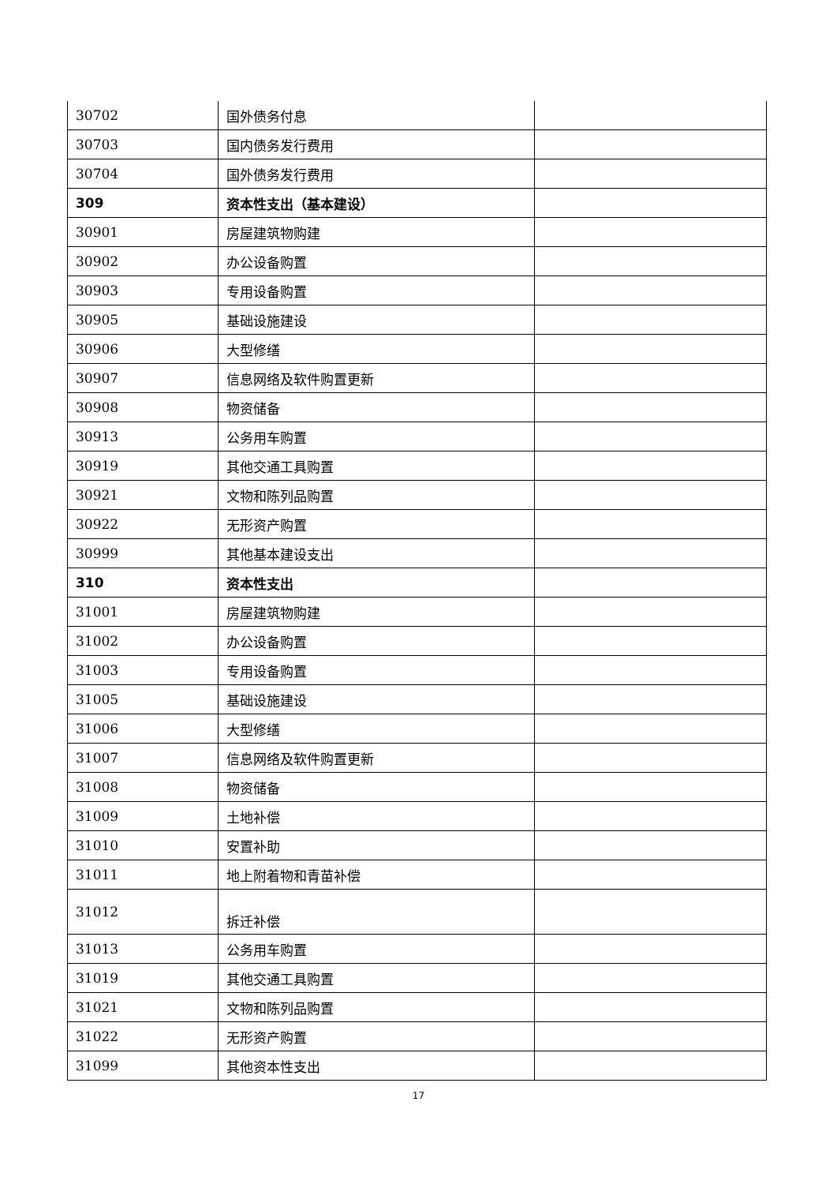| 30702 | 国外债务付息 | |
| 30703 | 国内债务发行费用 | |
| 30704 | 国外债务发行费用 | |
| 309 | 资本性支出（基本建设） | |
| 30901 | 房屋建筑物购建 | |
| 30902 | 办公设备购置 | |
| 30903 | 专用设备购置 | |
| 30905 | 基础设施建设 | |
| 30906 | 大型修缮 | |
| 30907 | 信息网络及软件购置更新 | |
| 30908 | 物资储备 | |
| 30913 | 公务用车购置 | |
| 30919 | 其他交通工具购置 | |
| 30921 | 文物和陈列品购置 | |
| 30922 | 无形资产购置 | |
| 30999 | 其他基本建设支出 | |
| 310 | 资本性支出 | |
| 31001 | 房屋建筑物购建 | |
| 31002 | 办公设备购置 | |
| 31003 | 专用设备购置 | |
| 31005 | 基础设施建设 | |
| 31006 | 大型修缮 | |
| 31007 | 信息网络及软件购置更新 | |
| 31008 | 物资储备 | |
| 31009 | 土地补偿 | |
| 31010 | 安置补助 | |
| 31011 | 地上附着物和青苗补偿 | |
| 31012 | 拆迁补偿 | |
| 31013 | 公务用车购置 | |
| 31019 | 其他交通工具购置 | |
| 31021 | 文物和陈列品购置 | |
| 31022 | 无形资产购置 | |
| 31099 | 其他资本性支出 | |
17